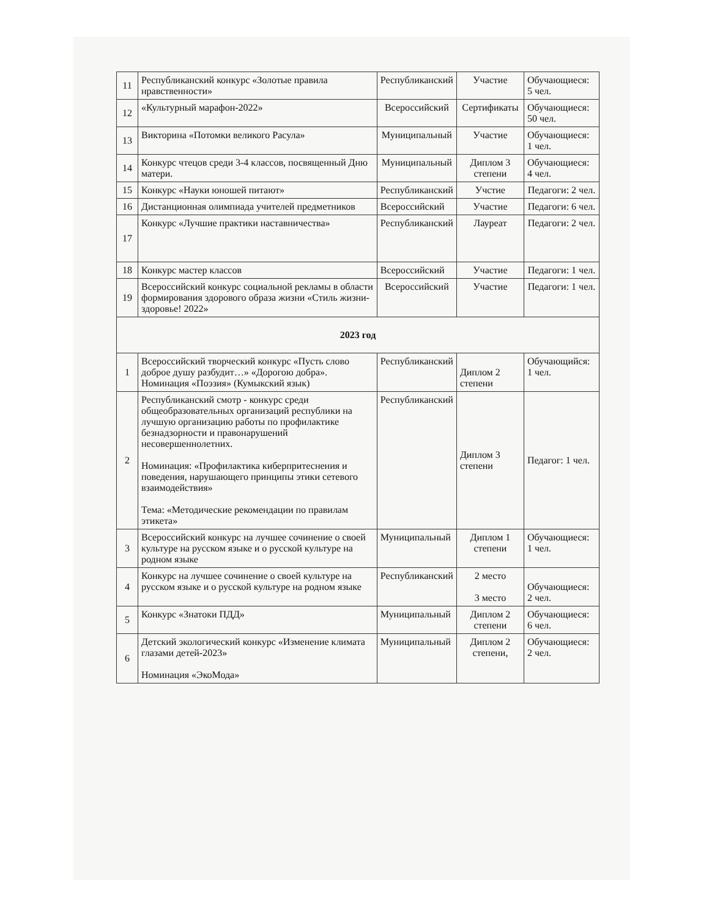| 11 | Республиканский конкурс «Золотые правила нравственности» | Республиканский | Участие | Обучающиеся: 5 чел. |
| 12 | «Культурный марафон-2022» | Всероссийский | Сертификаты | Обучающиеся: 50 чел. |
| 13 | Викторина «Потомки великого Расула» | Муниципальный | Участие | Обучающиеся: 1 чел. |
| 14 | Конкурс чтецов среди 3-4 классов, посвященный Дню матери. | Муниципальный | Диплом 3 степени | Обучающиеся: 4 чел. |
| 15 | Конкурс «Науки юношей питают» | Республиканский | Учстие | Педагоги: 2 чел. |
| 16 | Дистанционная олимпиада учителей предметников | Всероссийский | Участие | Педагоги: 6 чел. |
| 17 | Конкурс «Лучшие практики наставничества» | Республиканский | Лауреат | Педагоги: 2 чел. |
| 18 | Конкурс мастер классов | Всероссийский | Участие | Педагоги: 1 чел. |
| 19 | Всероссийский конкурс социальной рекламы в области формирования здорового образа жизни «Стиль жизни- здоровье! 2022» | Всероссийский | Участие | Педагоги: 1 чел. |
| 2023 год | | | | |
| 1 | Всероссийский творческий конкурс «Пусть слово доброе душу разбудит…» «Дорогою добра». Номинация «Поэзия» (Кумыкский язык) | Республиканский | Диплом 2 степени | Обучающийся: 1 чел. |
| 2 | Республиканский смотр - конкурс среди общеобразовательных организаций республики на лучшую организацию работы по профилактике безнадзорности и правонарушений несовершеннолетних. Номинация: «Профилактика киберпритеснения и поведения, нарушающего принципы этики сетевого взаимодействия» Тема: «Методические рекомендации по правилам этикета» | Республиканский | Диплом 3 степени | Педагог: 1 чел. |
| 3 | Всероссийский конкурс на лучшее сочинение о своей культуре на русском языке и о русской культуре на родном языке | Муниципальный | Диплом 1 степени | Обучающиеся: 1 чел. |
| 4 | Конкурс на лучшее сочинение о своей культуре на русском языке и о русской культуре на родном языке | Республиканский | 2 место 3 место | Обучающиеся: 2 чел. |
| 5 | Конкурс «Знатоки ПДД» | Муниципальный | Диплом 2 степени | Обучающиеся: 6 чел. |
| 6 | Детский экологический конкурс «Изменение климата глазами детей-2023» Номинация «ЭкоМода» | Муниципальный | Диплом 2 степени, | Обучающиеся: 2 чел. |